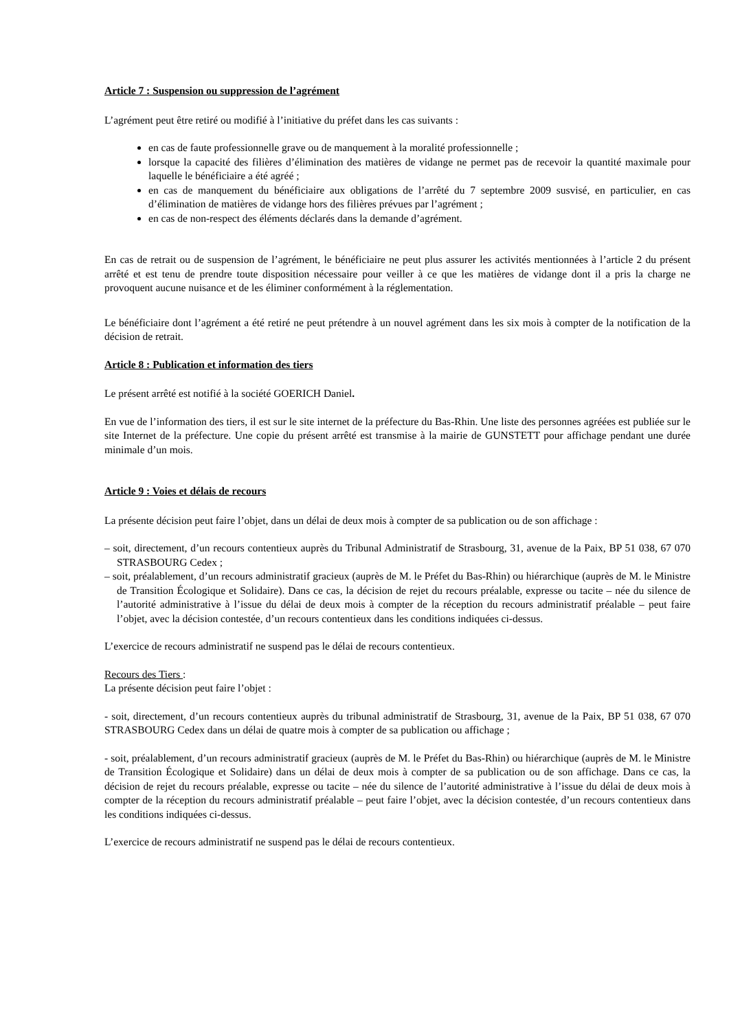Article 7 : Suspension ou suppression de l’agrément
L’agrément peut être retiré ou modifié à l’initiative du préfet dans les cas suivants :
en cas de faute professionnelle grave ou de manquement à la moralité professionnelle ;
lorsque la capacité des filières d’élimination des matières de vidange ne permet pas de recevoir la quantité maximale pour laquelle le bénéficiaire a été agréé ;
en cas de manquement du bénéficiaire aux obligations de l’arrêté du 7 septembre 2009 susvisé, en particulier, en cas d’élimination de matières de vidange hors des filières prévues par l’agrément ;
en cas de non-respect des éléments déclarés dans la demande d’agrément.
En cas de retrait ou de suspension de l’agrément, le bénéficiaire ne peut plus assurer les activités mentionnées à l’article 2 du présent arrêté et est tenu de prendre toute disposition nécessaire pour veiller à ce que les matières de vidange dont il a pris la charge ne provoquent aucune nuisance et de les éliminer conformément à la réglementation.
Le bénéficiaire dont l’agrément a été retiré ne peut prétendre à un nouvel agrément dans les six mois à compter de la notification de la décision de retrait.
Article 8 : Publication et information des tiers
Le présent arrêté est notifié à la société GOERICH Daniel.
En vue de l’information des tiers, il est sur le site internet de la préfecture du Bas-Rhin. Une liste des personnes agréées est publiée sur le site Internet de la préfecture. Une copie du présent arrêté est transmise à la mairie de GUNSTETT pour affichage pendant une durée minimale d’un mois.
Article 9 : Voies et délais de recours
La présente décision peut faire l’objet, dans un délai de deux mois à compter de sa publication ou de son affichage :
– soit, directement, d’un recours contentieux auprès du Tribunal Administratif de Strasbourg, 31, avenue de la Paix, BP 51 038, 67 070 STRASBOURG Cedex ;
– soit, préalablement, d’un recours administratif gracieux (auprès de M. le Préfet du Bas-Rhin) ou hiérarchique (auprès de M. le Ministre de Transition Écologique et Solidaire). Dans ce cas, la décision de rejet du recours préalable, expresse ou tacite – née du silence de l’autorité administrative à l’issue du délai de deux mois à compter de la réception du recours administratif préalable – peut faire l’objet, avec la décision contestée, d’un recours contentieux dans les conditions indiquées ci-dessus.
L’exercice de recours administratif ne suspend pas le délai de recours contentieux.
Recours des Tiers :
La présente décision peut faire l’objet :
- soit, directement, d’un recours contentieux auprès du tribunal administratif de Strasbourg, 31, avenue de la Paix, BP 51 038, 67 070 STRASBOURG Cedex dans un délai de quatre mois à compter de sa publication ou affichage ;
- soit, préalablement, d’un recours administratif gracieux (auprès de M. le Préfet du Bas-Rhin) ou hiérarchique (auprès de M. le Ministre de Transition Écologique et Solidaire) dans un délai de deux mois à compter de sa publication ou de son affichage. Dans ce cas, la décision de rejet du recours préalable, expresse ou tacite – née du silence de l’autorité administrative à l’issue du délai de deux mois à compter de la réception du recours administratif préalable – peut faire l’objet, avec la décision contestée, d’un recours contentieux dans les conditions indiquées ci-dessus.
L’exercice de recours administratif ne suspend pas le délai de recours contentieux.